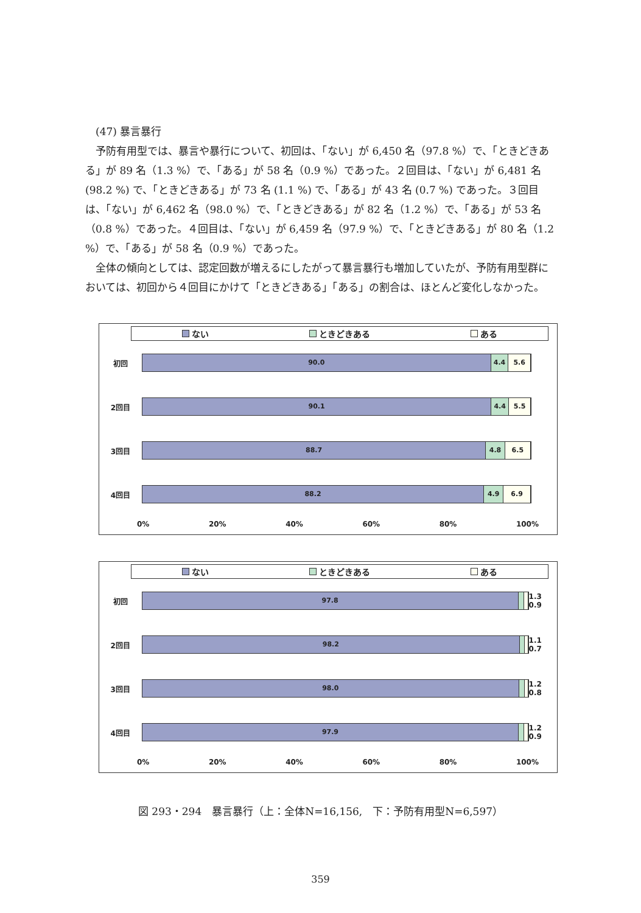(47) 暴言暴行
予防有用型では、暴言や暴行について、初回は、「ない」が 6,450 名（97.8 %）で、「ときどきある」が 89 名（1.3 %）で、「ある」が 58 名（0.9 %）であった。２回目は、「ない」が 6,481 名 (98.2 %) で、「ときどきある」が 73 名 (1.1 %) で、「ある」が 43 名 (0.7 %) であった。３回目は、「ない」が 6,462 名（98.0 %）で、「ときどきある」が 82 名（1.2 %）で、「ある」が 53 名（0.8 %）であった。４回目は、「ない」が 6,459 名（97.9 %）で、「ときどきある」が 80 名（1.2 %）で、「ある」が 58 名（0.9 %）であった。
全体の傾向としては、認定回数が増えるにしたがって暴言暴行も増加していたが、予防有用型群においては、初回から４回目にかけて「ときどきある」「ある」の割合は、ほとんど変化しなかった。
ない ときどきある ある
初回
90.0 4.4 5.6
2回目
90.1 4.4 5.5
3回目
88.7 4.8 6.5
4回目
88.2 4.9 6.9
0% 20% 40% 60% 80% 100%
ない ときどきある ある
初回
97.8
1.3 0.9
2回目
98.2
1.1 0.7
3回目
98.0
1.2 0.8
4回目
97.9
1.2 0.9
0% 20% 40% 60% 80% 100%
図 293・294　暴言暴行（上：全体N=16,156,　下：予防有用型N=6,597）
359